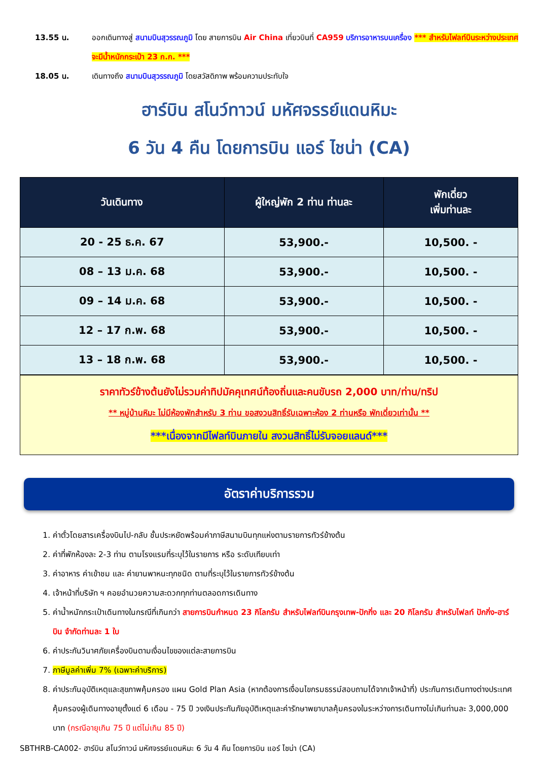13.55 น. ออกเดินทางสู่ สนามบินสุวรรณภูมิ โดย สายการบิน Air China เที่ยวบินที่ CA959 บริการอาหารบนเครื่อง *** สำหรับไฟลท์บินระหว่างประเทศจะมีน้ำหนักกระเป๋า 23 ก.ก. ***
18.05 น. เดินทางถึง สนามบินสุวรรณภูมิ โดยสวัสดิภาพ พร้อมความประทับใจ
ฮาร์บิน สโนว์ทาวน์ มหัศจรรย์แดนหิมะ
6 วัน 4 คืน โดยการบิน แอร์ ไชน่า (CA)
| วันเดินทาง | ผู้ใหญ่พัก 2 ท่าน ท่านละ | พักเดี่ยว เพิ่มท่านละ |
| --- | --- | --- |
| 20 - 25 ธ.ค. 67 | 53,900.- | 10,500. - |
| 08 – 13 ม.ค. 68 | 53,900.- | 10,500. - |
| 09 – 14 ม.ค. 68 | 53,900.- | 10,500. - |
| 12 – 17 ก.พ. 68 | 53,900.- | 10,500. - |
| 13 – 18 ก.พ. 68 | 53,900.- | 10,500. - |
ราคาทัวร์ข้างต้นยังไม่รวมค่าทิปมัคคุเทศน์ท้องถิ่นและคนขับรถ 2,000 บาท/ท่าน/ทริป
** หมู่บ้านหิมะ ไม่มีห้องพักสำหรับ 3 ท่าน ขอสงวนสิทธิ์รับเฉพาะห้อง 2 ท่านหรือ พักเดี่ยวเท่านั้น **
***เนื่องจากมีไฟลท์บินภายใน สงวนสิทธิ์ไม่รับจอยแลนด์***
อัตราค่าบริการรวม
1. ค่าตั๋วโดยสารเครื่องบินไป-กลับ ชั้นประหยัดพร้อมค่าภาษีสนามบินทุกแห่งตามรายการทัวร์ข้างต้น
2. ค่าที่พักห้องละ 2-3 ท่าน ตามโรงแรมที่ระบุไว้ในรายการ หรือ ระดับเทียบเท่า
3. ค่าอาหาร ค่าเข้าชม และ ค่ายานพาหนะทุกชนิด ตามที่ระบุไว้ในรายการทัวร์ข้างต้น
4. เจ้าหน้าที่บริษัท ฯ คอยอำนวยความสะดวกทุกท่านตลอดการเดินทาง
5. ค่าน้ำหนักกระเป๋าเดินทางในกรณีที่เกินกว่า สายการบินกำหนด 23 กิโลกรัม สำหรับไฟลท์บินกรุงเทพ-ปักกิ่ง และ 20 กิโลกรัม สำหรับไฟลท์ ปักกิ่ง-ฮาร์บิน จำกัดท่านละ 1 ใบ
6. ค่าประกันวินาศภัยเครื่องบินตามเงื่อนไขของแต่ละสายการบิน
7. ภาษีมูลค่าเพิ่ม 7% (เฉพาะค่าบริการ)
8. ค่าประกันอุบัติเหตุและสุขภาพคุ้มครอง แผน Gold Plan Asia (หากต้องการเงื่อนไขกรมธรรม์สอบถามได้จากเจ้าหน้าที่) ประกันการเดินทางต่างประเทศ คุ้มครองผู้เดินทางอายุตั้งแต่ 6 เดือน - 75 ปี วงเงินประกันภัยอุบัติเหตุและค่ารักษาพยาบาลคุ้มครองในระหว่างการเดินทางไม่เกินท่านละ 3,000,000 บาท (กรณีอายุเกิน 75 ปี แต่ไม่เกิน 85 ปี)
SBTHRB-CA002- ฮาร์บิน สโนว์ทาวน์ มหัศจรรย์แดนหิมะ 6 วัน 4 คืน โดยการบิน แอร์ ไชน่า (CA)